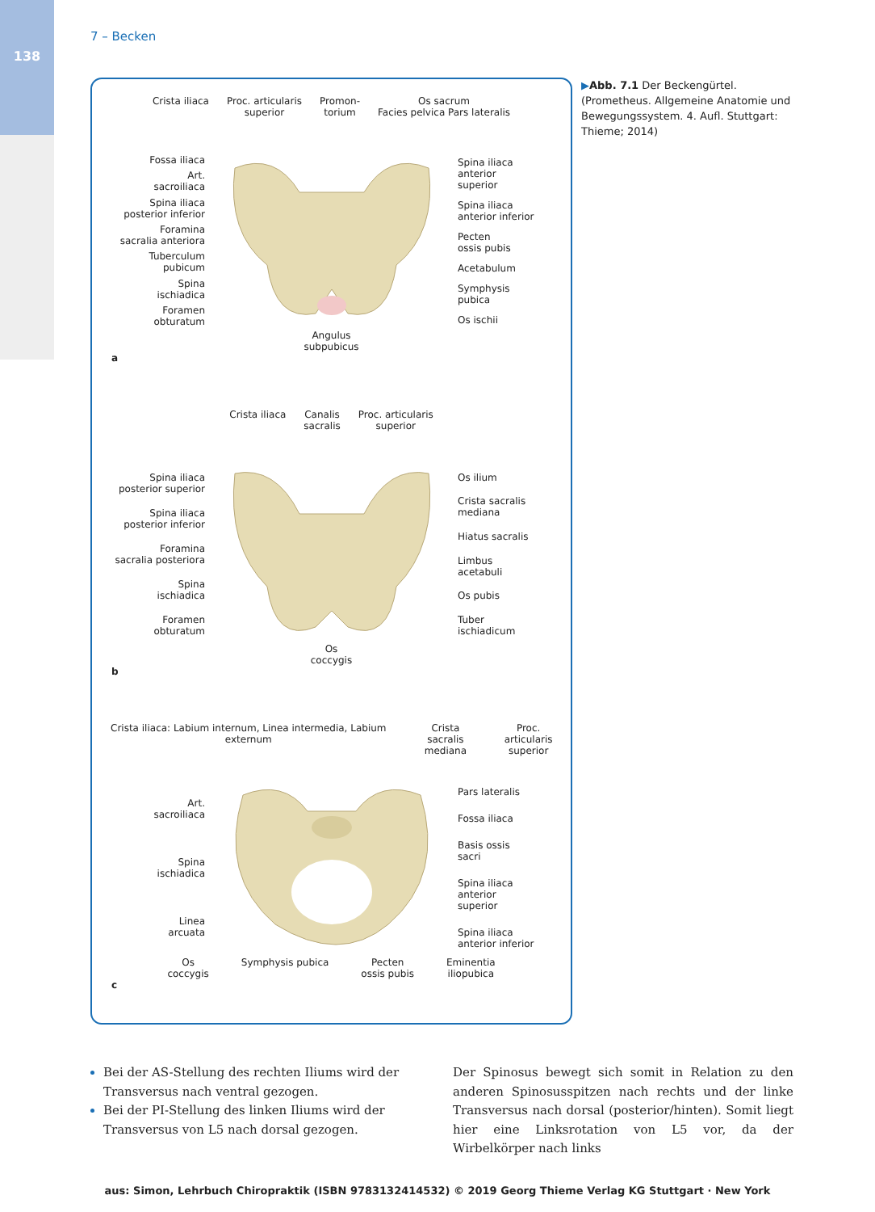138
7 – Becken
Crista iliaca Proc. articularis
superior
Promon-
torium
Os sacrum
Facies pelvica Pars lateralis
Fossa iliaca
Art.
sacroiliaca
Spina iliaca
posterior inferior
Foramina
sacralia anteriora
Tuberculum
pubicum
Spina
ischiadica
Foramen
obturatum
Spina iliaca
anterior
superior
Spina iliaca
anterior inferior
Pecten
ossis pubis
Acetabulum
Symphysis
pubica
Os ischii
Angulus
subpubicus
a
Crista iliaca Canalis
sacralis
Proc. articularis
superior
Spina iliaca
posterior superior
Spina iliaca
posterior inferior
Foramina
sacralia posteriora
Spina
ischiadica
Foramen
obturatum
Os ilium
Crista sacralis
mediana
Hiatus sacralis
Limbus
acetabuli
Os pubis
Tuber
ischiadicum
Os
coccygis
b
Crista iliaca: Labium internum, Linea intermedia, Labium externum
Crista sacralis
mediana
Proc. articularis
superior
Art.
sacroiliaca
Spina
ischiadica
Linea
arcuata
Pars lateralis
Fossa iliaca
Basis ossis
sacri
Spina iliaca
anterior
superior
Spina iliaca
anterior inferior
Os
coccygis
Symphysis pubica Pecten
ossis pubis
Eminentia
iliopubica
c
▶Abb. 7.1 Der Beckengürtel. (Prometheus. Allgemeine Anatomie und Bewegungssystem. 4. Aufl. Stuttgart: Thieme; 2014)
Bei der AS-Stellung des rechten Iliums wird der Transversus nach ventral gezogen.
Bei der PI-Stellung des linken Iliums wird der Transversus von L5 nach dorsal gezogen.
Der Spinosus bewegt sich somit in Relation zu den anderen Spinosusspitzen nach rechts und der linke Transversus nach dorsal (posterior/hinten). Somit liegt hier eine Linksrotation von L5 vor, da der Wirbelkörper nach links
aus: Simon, Lehrbuch Chiropraktik (ISBN 9783132414532) © 2019 Georg Thieme Verlag KG Stuttgart · New York